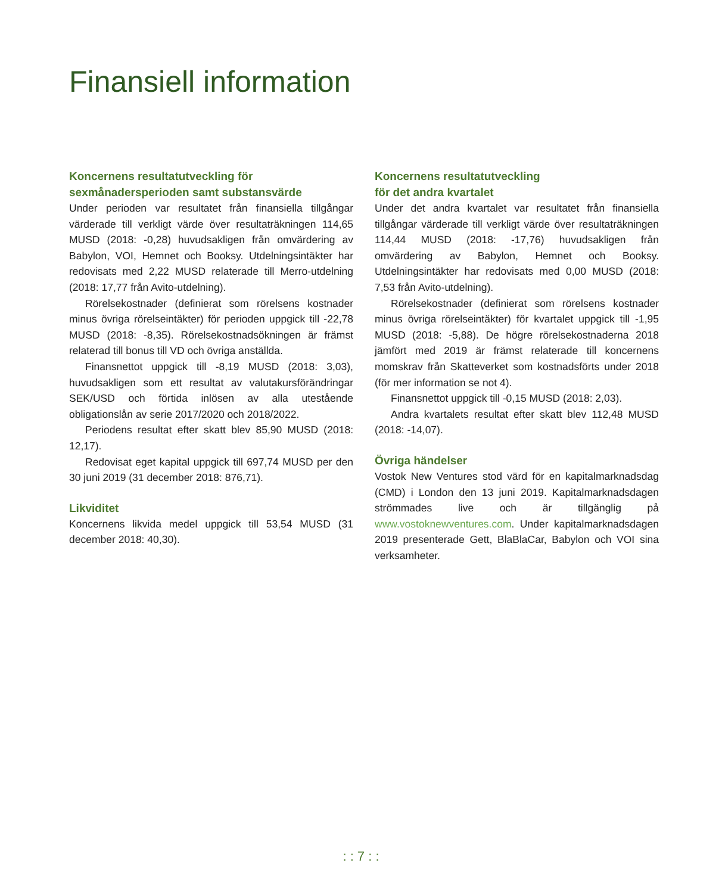Finansiell information
Koncernens resultatutveckling för sexmånadersperioden samt substansvärde
Under perioden var resultatet från finansiella tillgångar värderade till verkligt värde över resultaträkningen 114,65 MUSD (2018: -0,28) huvudsakligen från omvärdering av Babylon, VOI, Hemnet och Booksy. Utdelningsintäkter har redovisats med 2,22 MUSD relaterade till Merro-utdelning (2018: 17,77 från Avito-utdelning).
Rörelsekostnader (definierat som rörelsens kostnader minus övriga rörelseintäkter) för perioden uppgick till -22,78 MUSD (2018: -8,35). Rörelsekostnadsökningen är främst relaterad till bonus till VD och övriga anställda.
Finansnettot uppgick till -8,19 MUSD (2018: 3,03), huvudsakligen som ett resultat av valutakursförändringar SEK/USD och förtida inlösen av alla utestående obligationslån av serie 2017/2020 och 2018/2022.
Periodens resultat efter skatt blev 85,90 MUSD (2018: 12,17).
Redovisat eget kapital uppgick till 697,74 MUSD per den 30 juni 2019 (31 december 2018: 876,71).
Likviditet
Koncernens likvida medel uppgick till 53,54 MUSD (31 december 2018: 40,30).
Koncernens resultatutveckling
för det andra kvartalet
Under det andra kvartalet var resultatet från finansiella tillgångar värderade till verkligt värde över resultaträkningen 114,44 MUSD (2018: -17,76) huvudsakligen från omvärdering av Babylon, Hemnet och Booksy. Utdelningsintäkter har redovisats med 0,00 MUSD (2018: 7,53 från Avito-utdelning).
Rörelsekostnader (definierat som rörelsens kostnader minus övriga rörelseintäkter) för kvartalet uppgick till -1,95 MUSD (2018: -5,88). De högre rörelsekostnaderna 2018 jämfört med 2019 är främst relaterade till koncernens momskrav från Skatteverket som kostnadsförts under 2018 (för mer information se not 4).
Finansnettot uppgick till -0,15 MUSD (2018: 2,03).
Andra kvartalets resultat efter skatt blev 112,48 MUSD (2018: -14,07).
Övriga händelser
Vostok New Ventures stod värd för en kapitalmarknadsdag (CMD) i London den 13 juni 2019. Kapitalmarknadsdagen strömmades live och är tillgänglig på www.vostoknewventures.com. Under kapitalmarknadsdagen 2019 presenterade Gett, BlaBlaCar, Babylon och VOI sina verksamheter.
: : 7 : :